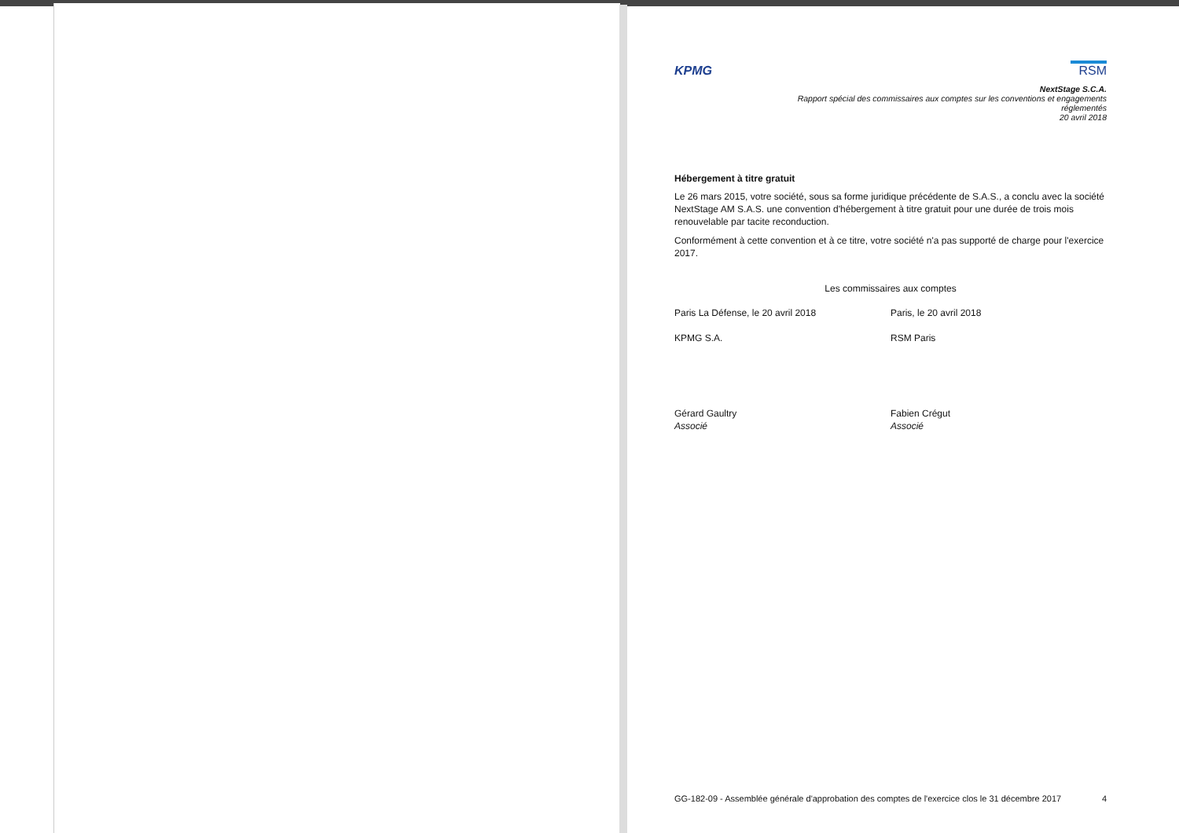KPMG
RSM
NextStage S.C.A.
Rapport spécial des commissaires aux comptes sur les conventions et engagements
réglementés
20 avril 2018
Hébergement à titre gratuit
Le 26 mars 2015, votre société, sous sa forme juridique précédente de S.A.S., a conclu avec la société NextStage AM S.A.S. une convention d'hébergement à titre gratuit pour une durée de trois mois renouvelable par tacite reconduction.
Conformément à cette convention et à ce titre, votre société n'a pas supporté de charge pour l'exercice 2017.
Les commissaires aux comptes
Paris La Défense, le 20 avril 2018
KPMG S.A.
Gérard Gaultry
Associé
Paris, le 20 avril 2018
RSM Paris
Fabien Crégut
Associé
GG-182-09 - Assemblée générale d'approbation des comptes de l'exercice clos le 31 décembre 2017 4